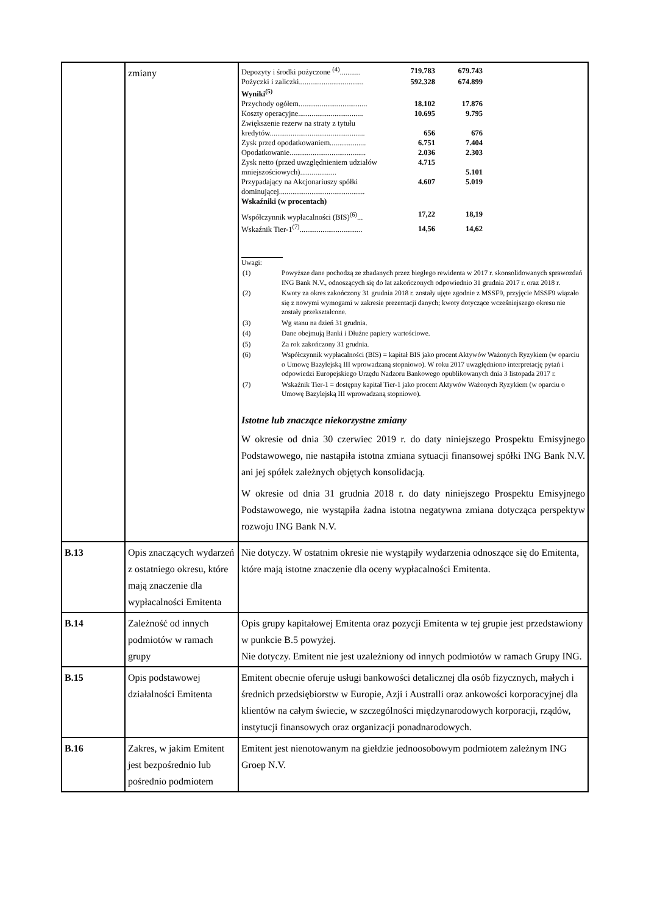| | zmiany | / Depozyty i środki pożyczone <sup>(4)</sup>........... / 719.783 / 679.743 / / Pożyczki i zaliczki.................................. / 592.328 / 674.899 / / Wyniki<sup>(5)</sup> / / / / Przychody ogółem.................................... / 18.102 / 17.876 / / Koszty operacyjne.................................. / 10.695 / 9.795 / / Zwiększenie rezerw na straty z tytułu kredytów.................................................. / 656 / 676 / / Zysk przed opodatkowaniem................... / 6.751 / 7.404 / / Opodatkowanie........................................ / 2.036 / 2.303 / / Zysk netto (przed uwzględnieniem udziałów mniejszościowych)................... / 4.715 / 5.101 / / Przypadający na Akcjonariuszy spółki dominującej............................................. / 4.607 / 5.019 / / Wskaźniki (w procentach) / / / / Współczynnik wypłacalności (BIS)<sup>(6)</sup>... / 17,22 / 18,19 / / Wskaźnik Tier-1<sup>(7)</sup>................................. / 14,56 / 14,62 / Uwagi: / (1) / Powyższe dane pochodzą ze zbadanych przez biegłego rewidenta w 2017 r. skonsolidowanych sprawozdań ING Bank N.V., odnoszących się do lat zakończonych odpowiednio 31 grudnia 2017 r. oraz 2018 r. / / (2) / Kwoty za okres zakończony 31 grudnia 2018 r. zostały ujęte zgodnie z MSSF9, przyjęcie MSSF9 wiązało się z nowymi wymogami w zakresie prezentacji danych; kwoty dotyczące wcześniejszego okresu nie zostały przekształcone. / / (3) / Wg stanu na dzień 31 grudnia. / / (4) / Dane obejmują Banki i Dłużne papiery wartościowe. / / (5) / Za rok zakończony 31 grudnia. / / (6) / Współczynnik wypłacalności (BIS) = kapitał BIS jako procent Aktywów Ważonych Ryzykiem (w oparciu o Umowę Bazylejską III wprowadzaną stopniowo). W roku 2017 uwzględniono interpretację pytań i odpowiedzi Europejskiego Urzędu Nadzoru Bankowego opublikowanych dnia 3 listopada 2017 r. / / (7) / Wskaźnik Tier-1 = dostępny kapitał Tier-1 jako procent Aktywów Ważonych Ryzykiem (w oparciu o Umowę Bazylejską III wprowadzaną stopniowo). / Istotne lub znaczące niekorzystne zmiany W okresie od dnia 30 czerwiec 2019 r. do daty niniejszego Prospektu Emisyjnego Podstawowego, nie nastąpiła istotna zmiana sytuacji finansowej spółki ING Bank N.V. ani jej spółek zależnych objętych konsolidacją. W okresie od dnia 31 grudnia 2018 r. do daty niniejszego Prospektu Emisyjnego Podstawowego, nie wystąpiła żadna istotna negatywna zmiana dotycząca perspektyw rozwoju ING Bank N.V. |
| B.13 | Opis znaczących wydarzeń z ostatniego okresu, które mają znaczenie dla wypłacalności Emitenta | Nie dotyczy. W ostatnim okresie nie wystąpiły wydarzenia odnoszące się do Emitenta, które mają istotne znaczenie dla oceny wypłacalności Emitenta. |
| B.14 | Zależność od innych podmiotów w ramach grupy | Opis grupy kapitałowej Emitenta oraz pozycji Emitenta w tej grupie jest przedstawiony w punkcie B.5 powyżej. Nie dotyczy. Emitent nie jest uzależniony od innych podmiotów w ramach Grupy ING. |
| B.15 | Opis podstawowej działalności Emitenta | Emitent obecnie oferuje usługi bankowości detalicznej dla osób fizycznych, małych i średnich przedsiębiorstw w Europie, Azji i Australli oraz ankowości korporacyjnej dla klientów na całym świecie, w szczególności międzynarodowych korporacji, rządów, instytucji finansowych oraz organizacji ponadnarodowych. |
| B.16 | Zakres, w jakim Emitent jest bezpośrednio lub pośrednio podmiotem | Emitent jest nienotowanym na giełdzie jednoosobowym podmiotem zależnym ING Groep N.V. |